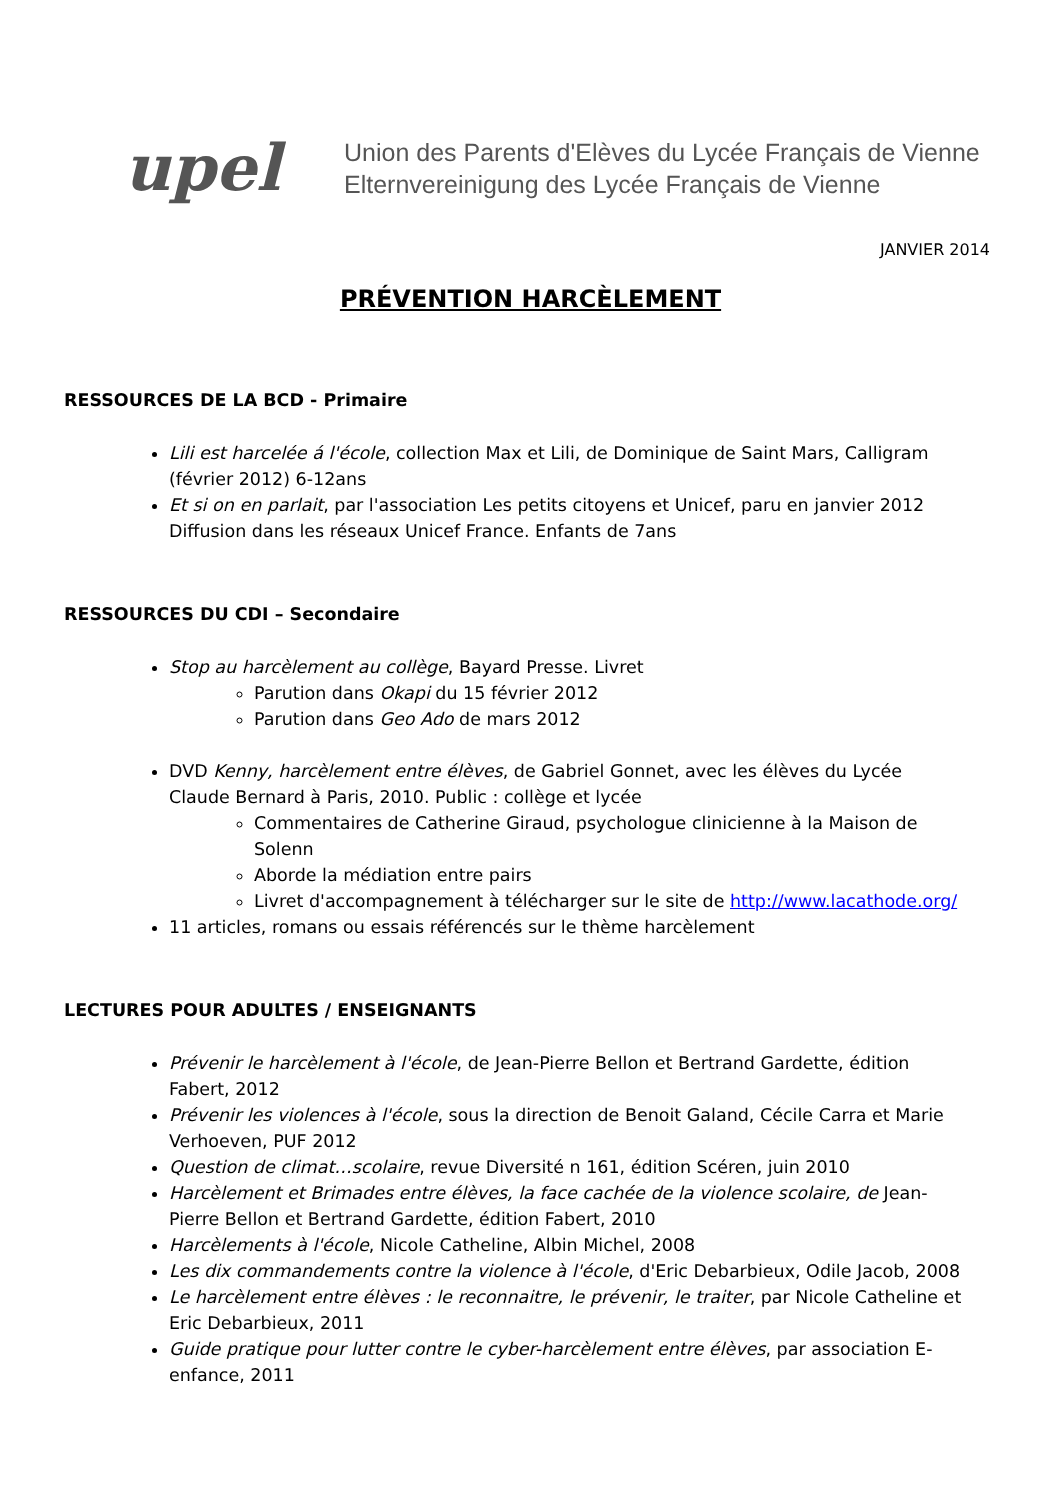upel
Union des Parents d'Elèves du Lycée Français de Vienne
Elternvereinigung des Lycée Français de Vienne
JANVIER 2014
PRÉVENTION HARCÈLEMENT
RESSOURCES DE LA BCD - Primaire
Lili est harcelée á l'école, collection Max et Lili, de Dominique de Saint Mars, Calligram (février 2012) 6-12ans
Et si on en parlait, par l'association Les petits citoyens et Unicef, paru en janvier 2012 Diffusion dans les réseaux Unicef France. Enfants de 7ans
RESSOURCES DU CDI – Secondaire
Stop au harcèlement au collège, Bayard Presse. Livret
Parution dans Okapi du 15 février 2012
Parution dans Geo Ado de mars 2012
DVD Kenny, harcèlement entre élèves, de Gabriel Gonnet, avec les élèves du Lycée Claude Bernard à Paris, 2010. Public : collège et lycée
Commentaires de Catherine Giraud, psychologue clinicienne à la Maison de Solenn
Aborde la médiation entre pairs
Livret d'accompagnement à télécharger sur le site de http://www.lacathode.org/
11 articles, romans ou essais référencés sur le thème harcèlement
LECTURES POUR ADULTES / ENSEIGNANTS
Prévenir le harcèlement à l'école, de Jean-Pierre Bellon et Bertrand Gardette, édition Fabert, 2012
Prévenir les violences à l'école, sous la direction de Benoit Galand, Cécile Carra et Marie Verhoeven, PUF 2012
Question de climat…scolaire, revue Diversité n 161, édition Scéren, juin 2010
Harcèlement et Brimades entre élèves, la face cachée de la violence scolaire, de Jean-Pierre Bellon et Bertrand Gardette, édition Fabert, 2010
Harcèlements à l'école, Nicole Catheline, Albin Michel, 2008
Les dix commandements contre la violence à l'école, d'Eric Debarbieux, Odile Jacob, 2008
Le harcèlement entre élèves : le reconnaitre, le prévenir, le traiter, par Nicole Catheline et Eric Debarbieux, 2011
Guide pratique pour lutter contre le cyber-harcèlement entre élèves, par association E-enfance, 2011